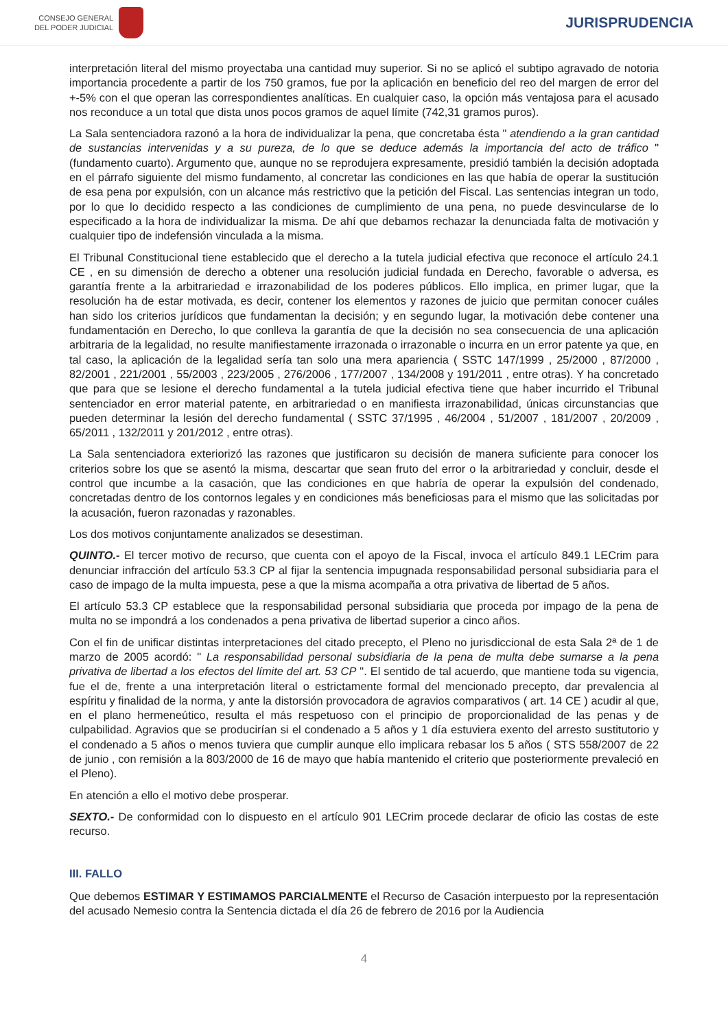CONSEJO GENERAL
DEL PODER JUDICIAL
JURISPRUDENCIA
interpretación literal del mismo proyectaba una cantidad muy superior. Si no se aplicó el subtipo agravado de notoria importancia procedente a partir de los 750 gramos, fue por la aplicación en beneficio del reo del margen de error del +-5% con el que operan las correspondientes analíticas. En cualquier caso, la opción más ventajosa para el acusado nos reconduce a un total que dista unos pocos gramos de aquel límite (742,31 gramos puros).
La Sala sentenciadora razonó a la hora de individualizar la pena, que concretaba ésta " atendiendo a la gran cantidad de sustancias intervenidas y a su pureza, de lo que se deduce además la importancia del acto de tráfico " (fundamento cuarto). Argumento que, aunque no se reprodujera expresamente, presidió también la decisión adoptada en el párrafo siguiente del mismo fundamento, al concretar las condiciones en las que había de operar la sustitución de esa pena por expulsión, con un alcance más restrictivo que la petición del Fiscal. Las sentencias integran un todo, por lo que lo decidido respecto a las condiciones de cumplimiento de una pena, no puede desvincularse de lo especificado a la hora de individualizar la misma. De ahí que debamos rechazar la denunciada falta de motivación y cualquier tipo de indefensión vinculada a la misma.
El Tribunal Constitucional tiene establecido que el derecho a la tutela judicial efectiva que reconoce el artículo 24.1 CE , en su dimensión de derecho a obtener una resolución judicial fundada en Derecho, favorable o adversa, es garantía frente a la arbitrariedad e irrazonabilidad de los poderes públicos. Ello implica, en primer lugar, que la resolución ha de estar motivada, es decir, contener los elementos y razones de juicio que permitan conocer cuáles han sido los criterios jurídicos que fundamentan la decisión; y en segundo lugar, la motivación debe contener una fundamentación en Derecho, lo que conlleva la garantía de que la decisión no sea consecuencia de una aplicación arbitraria de la legalidad, no resulte manifiestamente irrazonada o irrazonable o incurra en un error patente ya que, en tal caso, la aplicación de la legalidad sería tan solo una mera apariencia ( SSTC 147/1999 , 25/2000 , 87/2000 , 82/2001 , 221/2001 , 55/2003 , 223/2005 , 276/2006 , 177/2007 , 134/2008 y 191/2011 , entre otras). Y ha concretado que para que se lesione el derecho fundamental a la tutela judicial efectiva tiene que haber incurrido el Tribunal sentenciador en error material patente, en arbitrariedad o en manifiesta irrazonabilidad, únicas circunstancias que pueden determinar la lesión del derecho fundamental ( SSTC 37/1995 , 46/2004 , 51/2007 , 181/2007 , 20/2009 , 65/2011 , 132/2011 y 201/2012 , entre otras).
La Sala sentenciadora exteriorizó las razones que justificaron su decisión de manera suficiente para conocer los criterios sobre los que se asentó la misma, descartar que sean fruto del error o la arbitrariedad y concluir, desde el control que incumbe a la casación, que las condiciones en que habría de operar la expulsión del condenado, concretadas dentro de los contornos legales y en condiciones más beneficiosas para el mismo que las solicitadas por la acusación, fueron razonadas y razonables.
Los dos motivos conjuntamente analizados se desestiman.
QUINTO.- El tercer motivo de recurso, que cuenta con el apoyo de la Fiscal, invoca el artículo 849.1 LECrim para denunciar infracción del artículo 53.3 CP al fijar la sentencia impugnada responsabilidad personal subsidiaria para el caso de impago de la multa impuesta, pese a que la misma acompaña a otra privativa de libertad de 5 años.
El artículo 53.3 CP establece que la responsabilidad personal subsidiaria que proceda por impago de la pena de multa no se impondrá a los condenados a pena privativa de libertad superior a cinco años.
Con el fin de unificar distintas interpretaciones del citado precepto, el Pleno no jurisdiccional de esta Sala 2ª de 1 de marzo de 2005 acordó: " La responsabilidad personal subsidiaria de la pena de multa debe sumarse a la pena privativa de libertad a los efectos del límite del art. 53 CP ". El sentido de tal acuerdo, que mantiene toda su vigencia, fue el de, frente a una interpretación literal o estrictamente formal del mencionado precepto, dar prevalencia al espíritu y finalidad de la norma, y ante la distorsión provocadora de agravios comparativos ( art. 14 CE ) acudir al que, en el plano hermeneútico, resulta el más respetuoso con el principio de proporcionalidad de las penas y de culpabilidad. Agravios que se producirían si el condenado a 5 años y 1 día estuviera exento del arresto sustitutorio y el condenado a 5 años o menos tuviera que cumplir aunque ello implicara rebasar los 5 años ( STS 558/2007 de 22 de junio , con remisión a la 803/2000 de 16 de mayo que había mantenido el criterio que posteriormente prevaleció en el Pleno).
En atención a ello el motivo debe prosperar.
SEXTO.- De conformidad con lo dispuesto en el artículo 901 LECrim procede declarar de oficio las costas de este recurso.
III. FALLO
Que debemos ESTIMAR Y ESTIMAMOS PARCIALMENTE el Recurso de Casación interpuesto por la representación del acusado Nemesio contra la Sentencia dictada el día 26 de febrero de 2016 por la Audiencia
4